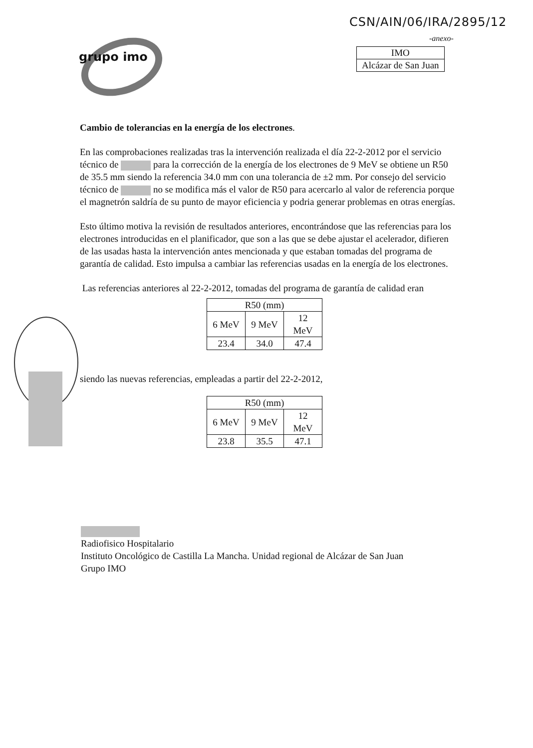CSN/AIN/06/IRA/2895/12
-anexo-
grupo imo
| IMO |
| Alcázar de San Juan |
Cambio de tolerancias en la energía de los electrones.
En las comprobaciones realizadas tras la intervención realizada el día 22-2-2012 por el servicio técnico de para la corrección de la energía de los electrones de 9 MeV se obtiene un R50 de 35.5 mm siendo la referencia 34.0 mm con una tolerancia de ±2 mm. Por consejo del servicio técnico de no se modifica más el valor de R50 para acercarlo al valor de referencia porque el magnetrón saldría de su punto de mayor eficiencia y podria generar problemas en otras energías.
Esto último motiva la revisión de resultados anteriores, encontrándose que las referencias para los electrones introducidas en el planificador, que son a las que se debe ajustar el acelerador, difieren de las usadas hasta la intervención antes mencionada y que estaban tomadas del programa de garantía de calidad. Esto impulsa a cambiar las referencias usadas en la energía de los electrones.
Las referencias anteriores al 22-2-2012, tomadas del programa de garantía de calidad eran
| R50 (mm) | | |
| --- | --- | --- |
| 6 MeV | 9 MeV | 12 MeV |
| 23.4 | 34.0 | 47.4 |
siendo las nuevas referencias, empleadas a partir del 22-2-2012,
| R50 (mm) | | |
| --- | --- | --- |
| 6 MeV | 9 MeV | 12 MeV |
| 23.8 | 35.5 | 47.1 |
Radiofisico Hospitalario
Instituto Oncológico de Castilla La Mancha. Unidad regional de Alcázar de San Juan
Grupo IMO